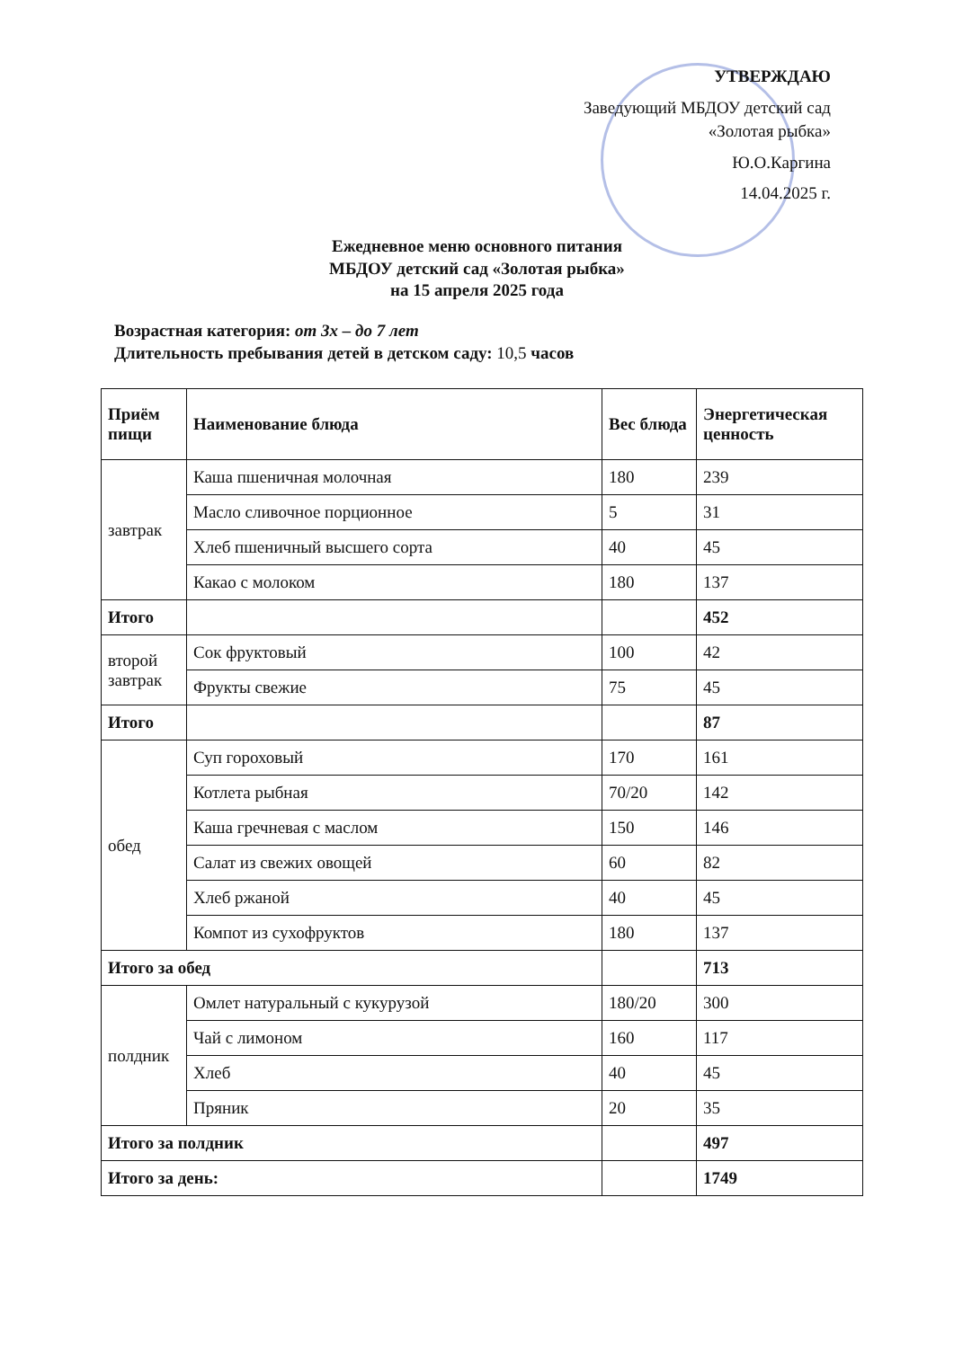УТВЕРЖДАЮ
Заведующий МБДОУ детский сад
«Золотая рыбка»
Ю.О.Каргина
14.04.2025 г.
Ежедневное меню основного питания
МБДОУ детский сад «Золотая рыбка»
на 15 апреля 2025 года
Возрастная категория: от 3х – до 7 лет
Длительность пребывания детей в детском саду: 10,5 часов
| Приём пищи | Наименование блюда | Вес блюда | Энергетическая ценность |
| --- | --- | --- | --- |
| завтрак | Каша пшеничная молочная | 180 | 239 |
| | Масло сливочное порционное | 5 | 31 |
| | Хлеб пшеничный высшего сорта | 40 | 45 |
| | Какао с молоком | 180 | 137 |
| Итого | | | 452 |
| второй завтрак | Сок фруктовый | 100 | 42 |
| | Фрукты свежие | 75 | 45 |
| Итого | | | 87 |
| обед | Суп гороховый | 170 | 161 |
| | Котлета рыбная | 70/20 | 142 |
| | Каша гречневая с маслом | 150 | 146 |
| | Салат из свежих овощей | 60 | 82 |
| | Хлеб ржаной | 40 | 45 |
| | Компот из сухофруктов | 180 | 137 |
| Итого за обед | | | 713 |
| полдник | Омлет натуральный с кукурузой | 180/20 | 300 |
| | Чай с лимоном | 160 | 117 |
| | Хлеб | 40 | 45 |
| | Пряник | 20 | 35 |
| Итого за полдник | | | 497 |
| Итого за день: | | | 1749 |